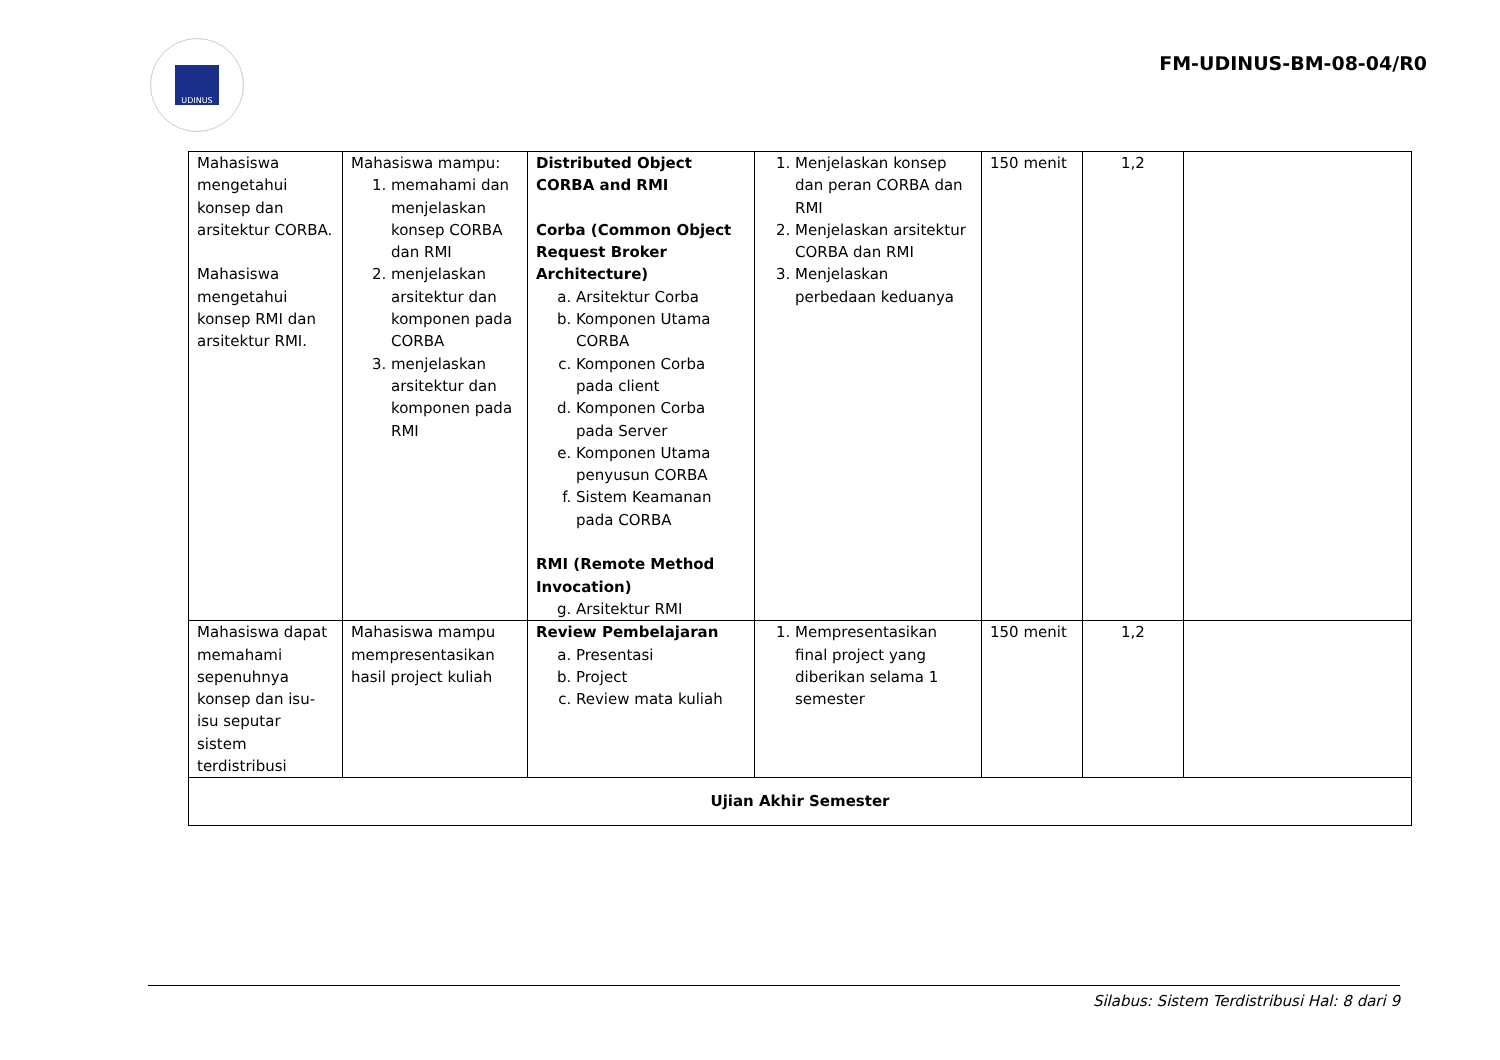UDINUS
FM-UDINUS-BM-08-04/R0
| Mahasiswa mengetahui konsep dan arsitektur CORBA. Mahasiswa mengetahui konsep RMI dan arsitektur RMI. | Mahasiswa mampu: 1. memahami dan menjelaskan konsep CORBA dan RMI 2. menjelaskan arsitektur dan komponen pada CORBA 3. menjelaskan arsitektur dan komponen pada RMI | Distributed Object CORBA and RMI Corba (Common Object Request Broker Architecture) a. Arsitektur Corba b. Komponen Utama CORBA c. Komponen Corba pada client d. Komponen Corba pada Server e. Komponen Utama penyusun CORBA f. Sistem Keamanan pada CORBA RMI (Remote Method Invocation) g. Arsitektur RMI | 1. Menjelaskan konsep dan peran CORBA dan RMI 2. Menjelaskan arsitektur CORBA dan RMI 3. Menjelaskan perbedaan keduanya | 150 menit | 1,2 | |
| Mahasiswa dapat memahami sepenuhnya konsep dan isu-isu seputar sistem terdistribusi | Mahasiswa mampu mempresentasikan hasil project kuliah | Review Pembelajaran a. Presentasi b. Project c. Review mata kuliah | 1. Mempresentasikan final project yang diberikan selama 1 semester | 150 menit | 1,2 | |
| Ujian Akhir Semester | | | | | | |
Silabus: Sistem Terdistribusi Hal: 8 dari 9